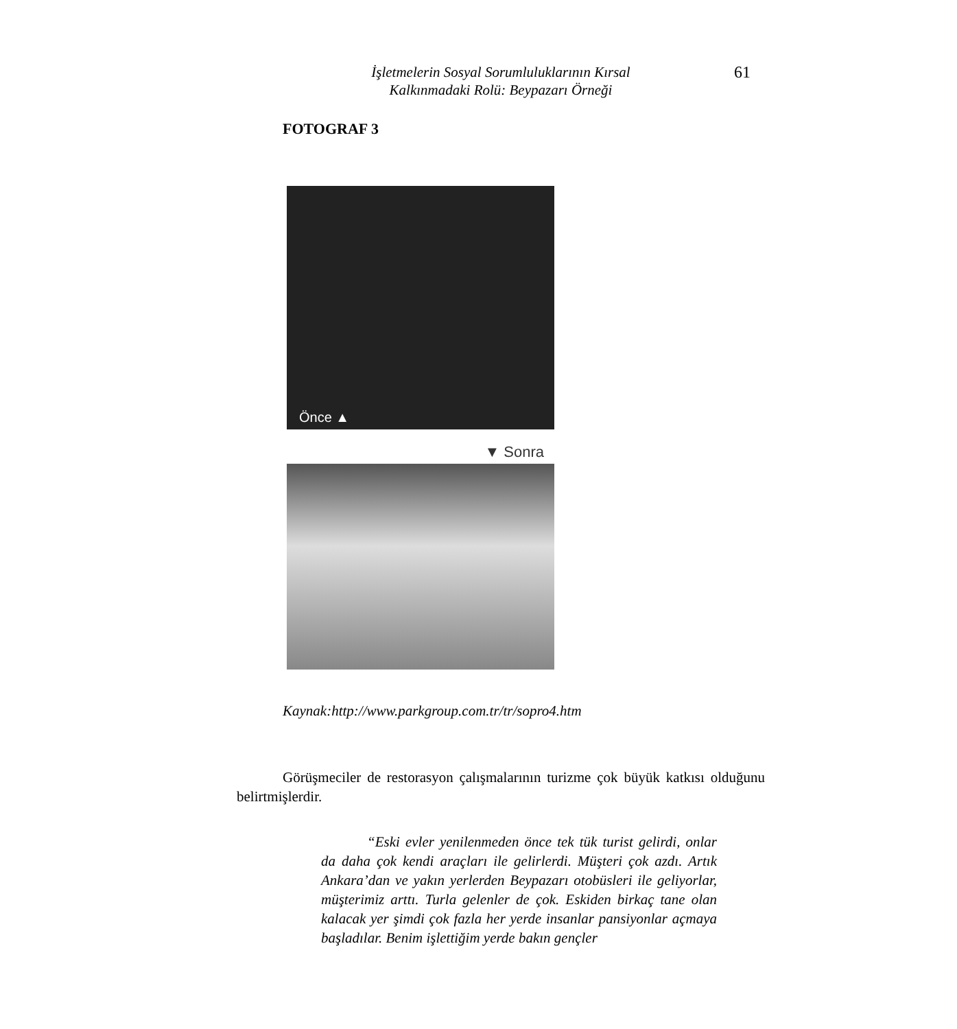İşletmelerin Sosyal Sorumluluklarının Kırsal
Kalkınmadaki Rolü: Beypazarı Örneği
61
FOTOGRAF 3
Önce ▲
▼ Sonra
Kaynak:http://www.parkgroup.com.tr/tr/sopro4.htm
Görüşmeciler de restorasyon çalışmalarının turizme çok büyük katkısı olduğunu belirtmişlerdir.
“Eski evler yenilenmeden önce tek tük turist gelirdi, onlar da daha çok kendi araçları ile gelirlerdi. Müşteri çok azdı. Artık Ankara’dan ve yakın yerlerden Beypazarı otobüsleri ile geliyorlar, müşterimiz arttı. Turla gelenler de çok. Eskiden birkaç tane olan kalacak yer şimdi çok fazla her yerde insanlar pansiyonlar açmaya başladılar. Benim işlettiğim yerde bakın gençler